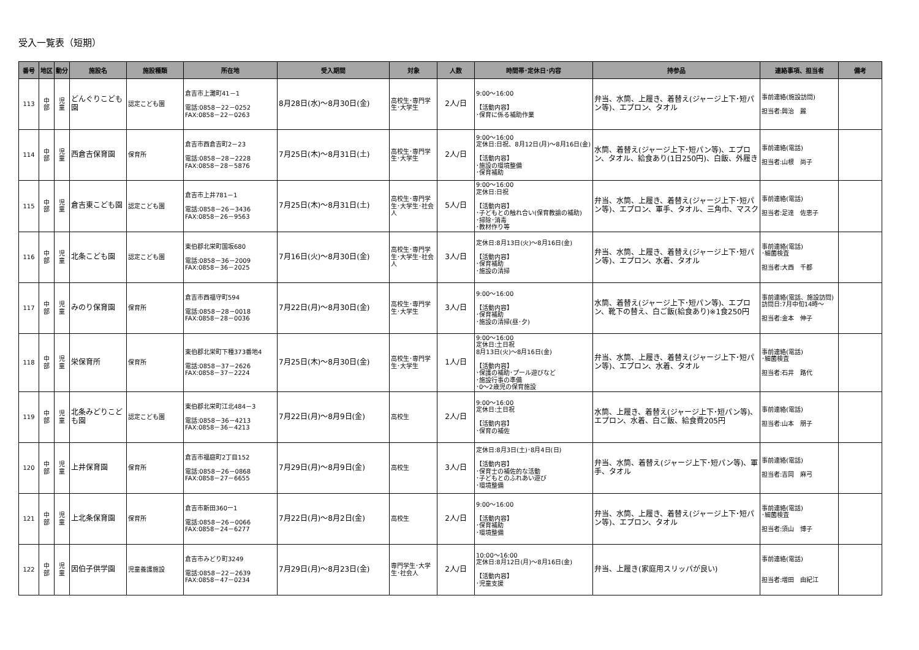受入一覧表（短期）
| 番号 | 地区 | 動分 | 施設名 | 施設種類 | 所在地 | 受入期間 | 対象 | 人数 | 時間帯･定休日･内容 | 持参品 | 連絡事項、担当者 | 備考 |
| --- | --- | --- | --- | --- | --- | --- | --- | --- | --- | --- | --- | --- |
| 113 | 中 部 | 児 童 | どんぐりこども園 | 認定こども園 | 倉吉市上灘町41－1 電話:0858－22－0252 FAX:0858－22－0263 | 8月28日(水)～8月30日(金) | 高校生･専門学生･大学生 | 2人/日 | 9:00～16:00 【活動内容】 ･保育に係る補助作業 | 弁当、水筒、上履き、着替え(ジャージ上下･短パン等)、エプロン、タオル | 事前連絡(施設訪問) 担当者:興治 麗 | |
| 114 | 中 部 | 児 童 | 西倉吉保育園 | 保育所 | 倉吉市西倉吉町2－23 電話:0858－28－2228 FAX:0858－28－5876 | 7月25日(木)～8月31日(土) | 高校生･専門学生･大学生 | 2人/日 | 9:00～16:00 定休日:日祝、8月12日(月)～8月16日(金) 【活動内容】 ･施設の環境整備 ･保育補助 | 水筒、着替え(ジャージ上下･短パン等)、エプロン、タオル、給食あり(1日250円)、白飯、外履き | 事前連絡(電話) 担当者:山根 尚子 | |
| 115 | 中 部 | 児 童 | 倉吉東こども園 | 認定こども園 | 倉吉市上井781－1 電話:0858－26－3436 FAX:0858－26－9563 | 7月25日(木)～8月31日(土) | 高校生･専門学生･大学生･社会人 | 5人/日 | 9:00～16:00 定休日:日祝 【活動内容】 ･子どもとの触れ合い(保育教諭の補助) ･掃除･消毒 ･教材作り等 | 弁当、水筒、上履き、着替え(ジャージ上下･短パン等)、エプロン、軍手、タオル、三角巾、マスク | 事前連絡(電話) 担当者:足達 佐恵子 | |
| 116 | 中 部 | 児 童 | 北条こども園 | 認定こども園 | 東伯郡北栄町国坂680 電話:0858－36－2009 FAX:0858－36－2025 | 7月16日(火)～8月30日(金) | 高校生･専門学生･大学生･社会人 | 3人/日 | 定休日:8月13日(火)～8月16日(金) 【活動内容】 ･保育補助 ･施設の清掃 | 弁当、水筒、上履き、着替え(ジャージ上下･短パン等)、エプロン、水着、タオル | 事前連絡(電話) ･細菌検査 担当者:大西 千都 | |
| 117 | 中 部 | 児 童 | みのり保育園 | 保育所 | 倉吉市西福守町594 電話:0858－28－0018 FAX:0858－28－0036 | 7月22日(月)～8月30日(金) | 高校生･専門学生･大学生 | 3人/日 | 9:00～16:00 【活動内容】 ･保育補助 ･施設の清掃(昼･夕) | 水筒、着替え(ジャージ上下･短パン等)、エプロン、靴下の替え、白ご飯(給食あり)※1食250円 | 事前連絡(電話、施設訪問) 訪問日:7月中旬14時～ 担当者:金本 伸子 | |
| 118 | 中 部 | 児 童 | 栄保育所 | 保育所 | 東伯郡北栄町下種373番地4 電話:0858－37－2626 FAX:0858－37－2224 | 7月25日(木)～8月30日(金) | 高校生･専門学生･大学生 | 1人/日 | 9:00～16:00 定休日:土日祝 8月13日(火)～8月16日(金) 【活動内容】 ･保護の補助･プール遊びなど ･施設行事の準備 ･0～2歳児の保育施設 | 弁当、水筒、上履き、着替え(ジャージ上下･短パン等)、エプロン、水着、タオル | 事前連絡(電話) ･細菌検査 担当者:石井 路代 | |
| 119 | 中 部 | 児 童 | 北条みどりこども園 | 認定こども園 | 東伯郡北栄町江北484－3 電話:0858－36－4213 FAX:0858－36－4213 | 7月22日(月)～8月9日(金) | 高校生 | 2人/日 | 9:00～16:00 定休日:土日祝 【活動内容】 ･保育の補佐 | 水筒、上履き、着替え(ジャージ上下･短パン等)、エプロン、水着、白ご飯、給食費205円 | 事前連絡(電話) 担当者:山本 朋子 | |
| 120 | 中 部 | 児 童 | 上井保育園 | 保育所 | 倉吉市福庭町2丁目152 電話:0858－26－0868 FAX:0858－27－6655 | 7月29日(月)～8月9日(金) | 高校生 | 3人/日 | 定休日:8月3日(土)･8月4日(日) 【活動内容】 ･保育士の補佐的な活動 ･子どもとのふれあい遊び ･環境整備 | 弁当、水筒、着替え(ジャージ上下･短パン等)、軍手、タオル | 事前連絡(電話) 担当者:吉岡 麻弓 | |
| 121 | 中 部 | 児 童 | 上北条保育園 | 保育所 | 倉吉市新田360ー1 電話:0858－26－0066 FAX:0858－24－6277 | 7月22日(月)～8月2日(金) | 高校生 | 2人/日 | 9:00～16:00 【活動内容】 ･保育補助 ･環境整備 | 弁当、水筒、上履き、着替え(ジャージ上下･短パン等)、エプロン、タオル | 事前連絡(電話) ･細菌検査 担当者:須山 博子 | |
| 122 | 中 部 | 児 童 | 因伯子供学園 | 児童養護施設 | 倉吉市みどり町3249 電話:0858－22－2639 FAX:0858－47－0234 | 7月29日(月)～8月23日(金) | 専門学生･大学生･社会人 | 2人/日 | 10:00～16:00 定休日:8月12日(月)～8月16日(金) 【活動内容】 ･児童支援 | 弁当、上履き(家庭用スリッパが良い) | 事前連絡(電話) 担当者:増田 由紀江 | |